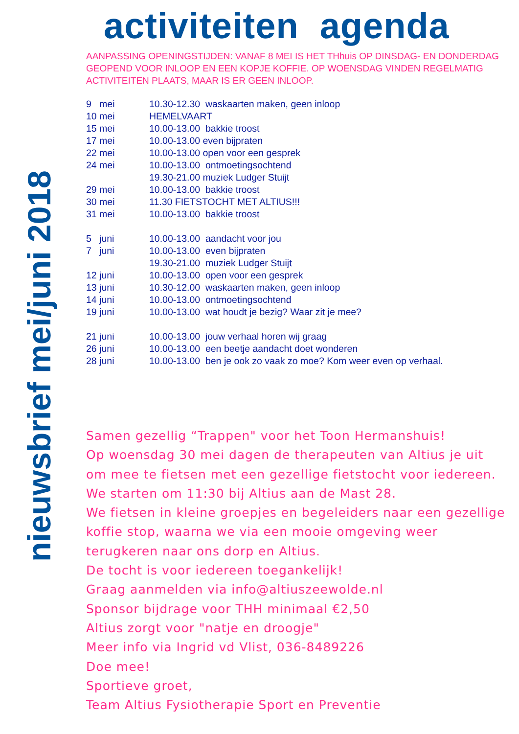nieuwsbrief mei/juni 2018
activiteiten agenda
AANPASSING OPENINGSTIJDEN: VANAF 8 MEI IS HET THhuis OP DINSDAG- EN DONDERDAG GEOPEND VOOR INLOOP EN EEN KOPJE KOFFIE. OP WOENSDAG VINDEN REGELMATIG ACTIVITEITEN PLAATS, MAAR IS ER GEEN INLOOP.
| 9 mei | 10.30-12.30 waskaarten maken, geen inloop |
| 10 mei | HEMELVAART |
| 15 mei | 10.00-13.00 bakkie troost |
| 17 mei | 10.00-13.00 even bijpraten |
| 22 mei | 10.00-13.00 open voor een gesprek |
| 24 mei | 10.00-13.00 ontmoetingsochtend |
| | 19.30-21.00 muziek Ludger Stuijt |
| 29 mei | 10.00-13.00 bakkie troost |
| 30 mei | 11.30 FIETSTOCHT MET ALTIUS!!! |
| 31 mei | 10.00-13.00 bakkie troost |
| 5 juni | 10.00-13.00 aandacht voor jou |
| 7 juni | 10.00-13.00 even bijpraten |
| | 19.30-21.00 muziek Ludger Stuijt |
| 12 juni | 10.00-13.00 open voor een gesprek |
| 13 juni | 10.30-12.00 waskaarten maken, geen inloop |
| 14 juni | 10.00-13.00 ontmoetingsochtend |
| 19 juni | 10.00-13.00 wat houdt je bezig? Waar zit je mee? |
| 21 juni | 10.00-13.00 jouw verhaal horen wij graag |
| 26 juni | 10.00-13.00 een beetje aandacht doet wonderen |
| 28 juni | 10.00-13.00 ben je ook zo vaak zo moe? Kom weer even op verhaal. |
Samen gezellig “Trappen" voor het Toon Hermanshuis!
Op woensdag 30 mei dagen de therapeuten van Altius je uit om mee te fietsen met een gezellige fietstocht voor iedereen.
We starten om 11:30 bij Altius aan de Mast 28.
We fietsen in kleine groepjes en begeleiders naar een gezellige koffie stop, waarna we via een mooie omgeving weer terugkeren naar ons dorp en Altius.
De tocht is voor iedereen toegankelijk!
Graag aanmelden via info@altiuszeewolde.nl
Sponsor bijdrage voor THH minimaal €2,50
Altius zorgt voor "natje en droogje"
Meer info via Ingrid vd Vlist, 036-8489226
Doe mee!
Sportieve groet,
Team Altius Fysiotherapie Sport en Preventie